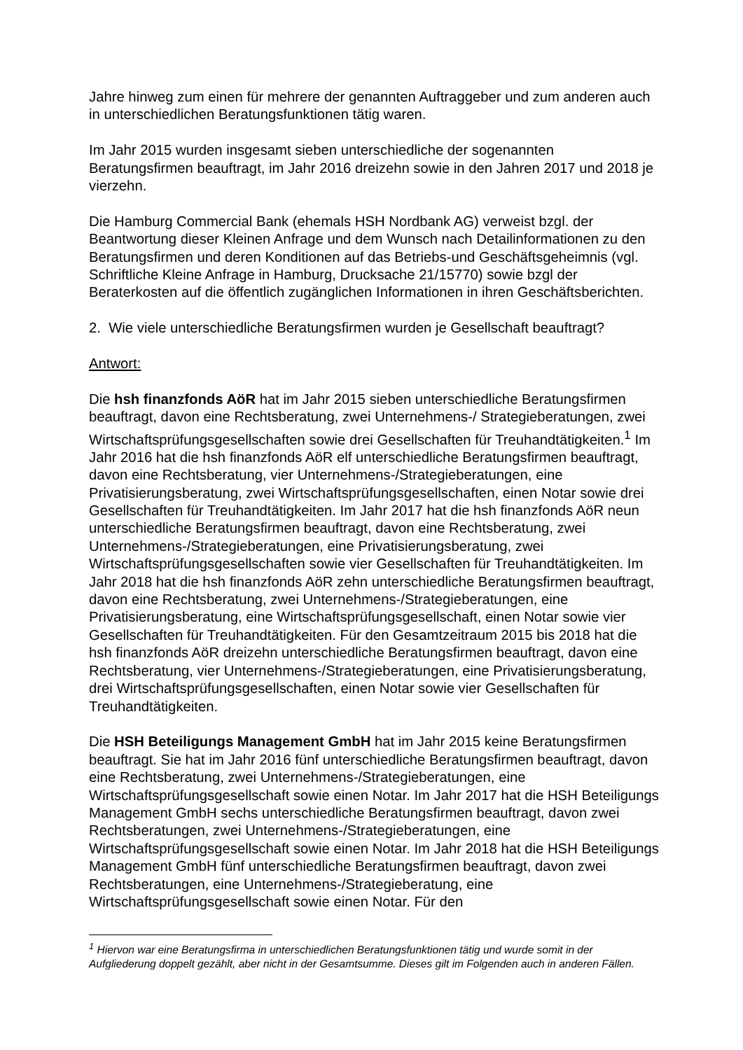Jahre hinweg zum einen für mehrere der genannten Auftraggeber und zum anderen auch in unterschiedlichen Beratungsfunktionen tätig waren.
Im Jahr 2015 wurden insgesamt sieben unterschiedliche der sogenannten Beratungsfirmen beauftragt, im Jahr 2016 dreizehn sowie in den Jahren 2017 und 2018 je vierzehn.
Die Hamburg Commercial Bank (ehemals HSH Nordbank AG) verweist bzgl. der Beantwortung dieser Kleinen Anfrage und dem Wunsch nach Detailinformationen zu den Beratungsfirmen und deren Konditionen auf das Betriebs-und Geschäftsgeheimnis (vgl. Schriftliche Kleine Anfrage in Hamburg, Drucksache 21/15770) sowie bzgl der Beraterkosten auf die öffentlich zugänglichen Informationen in ihren Geschäftsberichten.
2. Wie viele unterschiedliche Beratungsfirmen wurden je Gesellschaft beauftragt?
Antwort:
Die hsh finanzfonds AöR hat im Jahr 2015 sieben unterschiedliche Beratungsfirmen beauftragt, davon eine Rechtsberatung, zwei Unternehmens-/ Strategieberatungen, zwei Wirtschaftsprüfungsgesellschaften sowie drei Gesellschaften für Treuhandtätigkeiten.<sup>1</sup> Im Jahr 2016 hat die hsh finanzfonds AöR elf unterschiedliche Beratungsfirmen beauftragt, davon eine Rechtsberatung, vier Unternehmens-/Strategieberatungen, eine Privatisierungsberatung, zwei Wirtschaftsprüfungsgesellschaften, einen Notar sowie drei Gesellschaften für Treuhandtätigkeiten. Im Jahr 2017 hat die hsh finanzfonds AöR neun unterschiedliche Beratungsfirmen beauftragt, davon eine Rechtsberatung, zwei Unternehmens-/Strategieberatungen, eine Privatisierungsberatung, zwei Wirtschaftsprüfungsgesellschaften sowie vier Gesellschaften für Treuhandtätigkeiten. Im Jahr 2018 hat die hsh finanzfonds AöR zehn unterschiedliche Beratungsfirmen beauftragt, davon eine Rechtsberatung, zwei Unternehmens-/Strategieberatungen, eine Privatisierungsberatung, eine Wirtschaftsprüfungsgesellschaft, einen Notar sowie vier Gesellschaften für Treuhandtätigkeiten. Für den Gesamtzeitraum 2015 bis 2018 hat die hsh finanzfonds AöR dreizehn unterschiedliche Beratungsfirmen beauftragt, davon eine Rechtsberatung, vier Unternehmens-/Strategieberatungen, eine Privatisierungsberatung, drei Wirtschaftsprüfungsgesellschaften, einen Notar sowie vier Gesellschaften für Treuhandtätigkeiten.
Die HSH Beteiligungs Management GmbH hat im Jahr 2015 keine Beratungsfirmen beauftragt. Sie hat im Jahr 2016 fünf unterschiedliche Beratungsfirmen beauftragt, davon eine Rechtsberatung, zwei Unternehmens-/Strategieberatungen, eine Wirtschaftsprüfungsgesellschaft sowie einen Notar. Im Jahr 2017 hat die HSH Beteiligungs Management GmbH sechs unterschiedliche Beratungsfirmen beauftragt, davon zwei Rechtsberatungen, zwei Unternehmens-/Strategieberatungen, eine Wirtschaftsprüfungsgesellschaft sowie einen Notar. Im Jahr 2018 hat die HSH Beteiligungs Management GmbH fünf unterschiedliche Beratungsfirmen beauftragt, davon zwei Rechtsberatungen, eine Unternehmens-/Strategieberatung, eine Wirtschaftsprüfungsgesellschaft sowie einen Notar. Für den
<sup>1</sup> Hiervon war eine Beratungsfirma in unterschiedlichen Beratungsfunktionen tätig und wurde somit in der Aufgliederung doppelt gezählt, aber nicht in der Gesamtsumme. Dieses gilt im Folgenden auch in anderen Fällen.